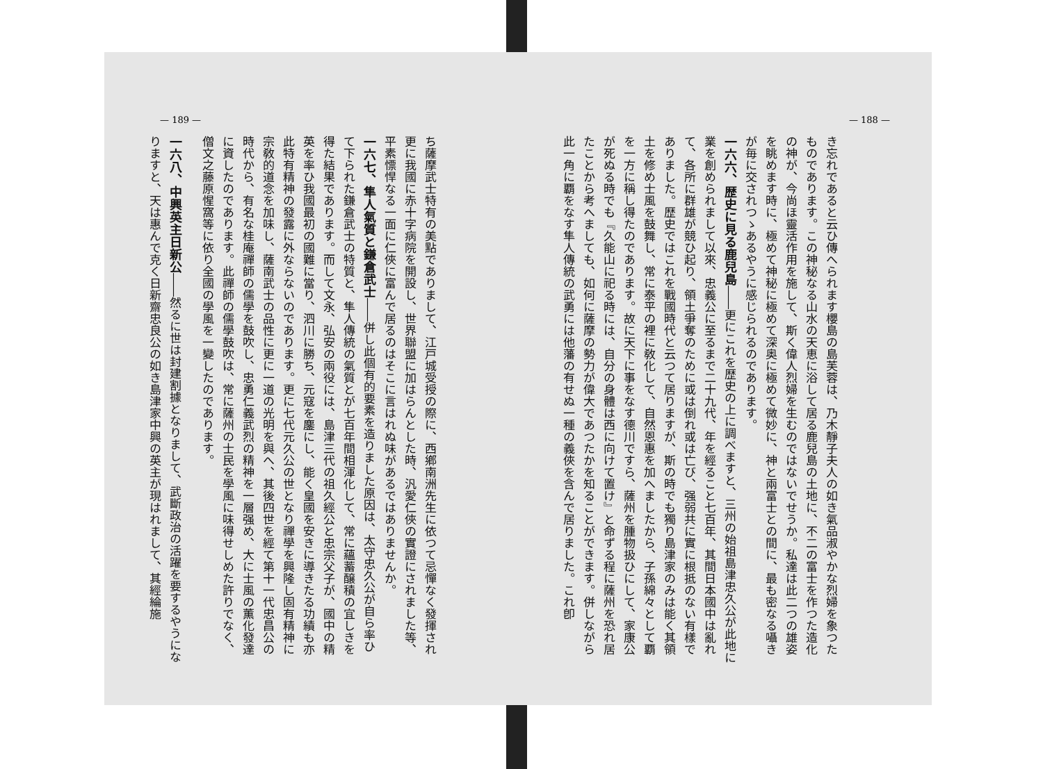— 188 —
き忘れであると云ひ傳へられます櫻島の島芙蓉は、乃木靜子夫人の如き氣品淑やかな烈婦を象つたものであります。この神秘なる山水の天恵に浴して居る鹿兒島の土地に、不二の富士を作つた造化の神が、今尚ほ靈活作用を施して、斯く偉人烈婦を生むのではないでせうか。私達は此二つの雄姿を眺めます時に、極めて神秘に極めて深奥に極めて微妙に、神と兩富士との間に、最も密なる囁きが毎に交されつゝあるやうに感じられるのであります。
一六六、歴史に見る鹿兒島
――更にこれを歴史の上に調べますと、三州の始祖島津忠久公が此地に業を創められまして以來、忠義公に至るまで二十九代、年を經ること七百年、其間日本國中は亂れて、各所に群雄が競ひ起り、領土爭奪のために或は倒れ或は亡び、强弱共に實に根抵のない有樣でありました。歴史ではこれを戰國時代と云つて居りますが、斯の時でも獨り島津家のみは能く其領土を修め士風を鼓舞し、常に泰平の裡に敎化して、自然恩惠を加へましたから、子孫綿々として覇を一方に稱し得たのであります。故に天下に事をなす德川ですら、薩州を腫物扱ひにして、家康公が死ぬる時でも『久能山に祀る時には、自分の身體は西に向けて置け』と命ずる程に薩州を恐れ居たことから考へましても、如何に薩摩の勢力が偉大であつたかを知ることができます。併しながら此一角に覇をなす隼人傳統の武勇には他藩の有せぬ一種の義俠を含んで居りました。これ卽
— 189 —
ち薩摩武士特有の美點でありまして、江戸城受授の際に、西鄕南洲先生に依つて忌憚なく發揮され更に我國に赤十字病院を開設し、世界聯盟に加はらんとした時、汎愛仁俠の實證にされました等、平素慓悍なる一面に仁俠に富んで居るのはそこに言はれぬ味があるではありませんか。
一六七、隼人氣質と鎌倉武士
――併し此個有的要素を造りました原因は、太守忠久公が自ら率ひて下られた鎌倉武士の特質と、隼人傳統の氣質とが七百年間相渾化して、常に蘊蓄醸積の宜しきを得た結果であります。而して文永、弘安の兩役には、島津三代の祖久經公と忠宗父子が、國中の精英を率ひ我國最初の國難に當り、泗川に勝ち、元寇を鏖にし、能く皇國を安きに導きたる功績も亦此特有精神の發露に外ならないのであります。更に七代元久公の世となり禪學を興隆し固有精神に宗敎的道念を加味し、薩南武士の品性に更に一道の光明を與へ、其後四世を經て第十一代忠昌公の時代から、有名な桂庵禪師の儒學を鼓吹し、忠勇仁義武烈の精神を一層强め、大に士風の薫化發達に資したのであります。此禪師の儒學鼓吹は、常に薩州の士民を學風に味得せしめた許りでなく、僧文之藤原惺窩等に依り全國の學風を一變したのであります。
一六八、中興英主日新公
――然るに世は封建割據となりまして、武斷政治の活躍を要するやうになりますと、天は惠んで克く日新齋忠良公の如き島津家中興の英主が現はれまして、其經綸施